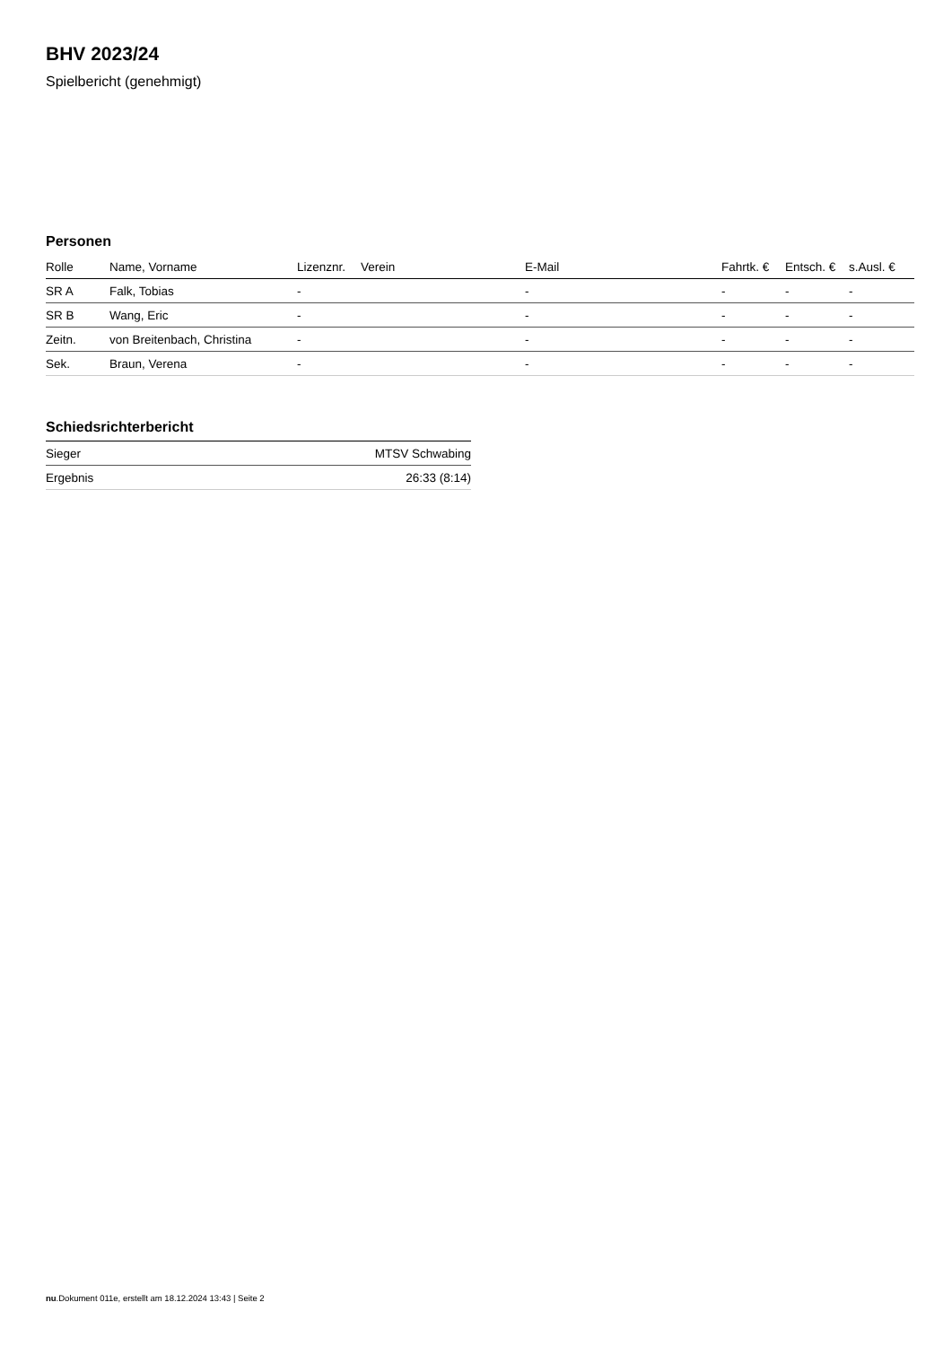BHV 2023/24
Spielbericht (genehmigt)
Personen
| Rolle | Name, Vorname | Lizenznr. | Verein | E-Mail | Fahrtk. € | Entsch. € | s.Ausl. € |
| --- | --- | --- | --- | --- | --- | --- | --- |
| SR A | Falk, Tobias | - | | - | - | - | - |
| SR B | Wang, Eric | - | | - | - | - | - |
| Zeitn. | von Breitenbach, Christina | - | | - | - | - | - |
| Sek. | Braun, Verena | - | | - | - | - | - |
Schiedsrichterbericht
| Sieger | MTSV Schwabing |
| Ergebnis | 26:33 (8:14) |
nu.Dokument 011e, erstellt am 18.12.2024 13:43 | Seite 2